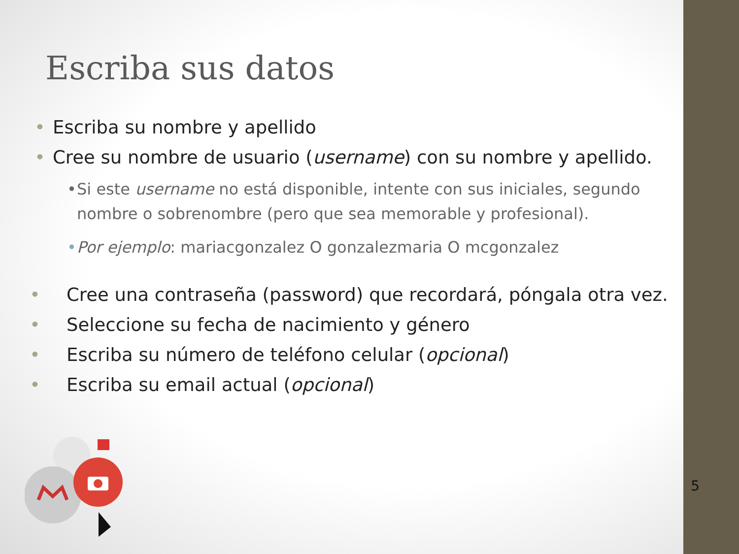Escriba sus datos
• Escriba su nombre y apellido
• Cree su nombre de usuario (username) con su nombre y apellido.
• Si este username no está disponible, intente con sus iniciales, segundo nombre o sobrenombre (pero que sea memorable y profesional).
• Por ejemplo: mariacgonzalez O gonzalezmaria O mcgonzalez
• Cree una contraseña (password) que recordará, póngala otra vez.
• Seleccione su fecha de nacimiento y género
• Escriba su número de teléfono celular (opcional)
• Escriba su email actual (opcional)
5